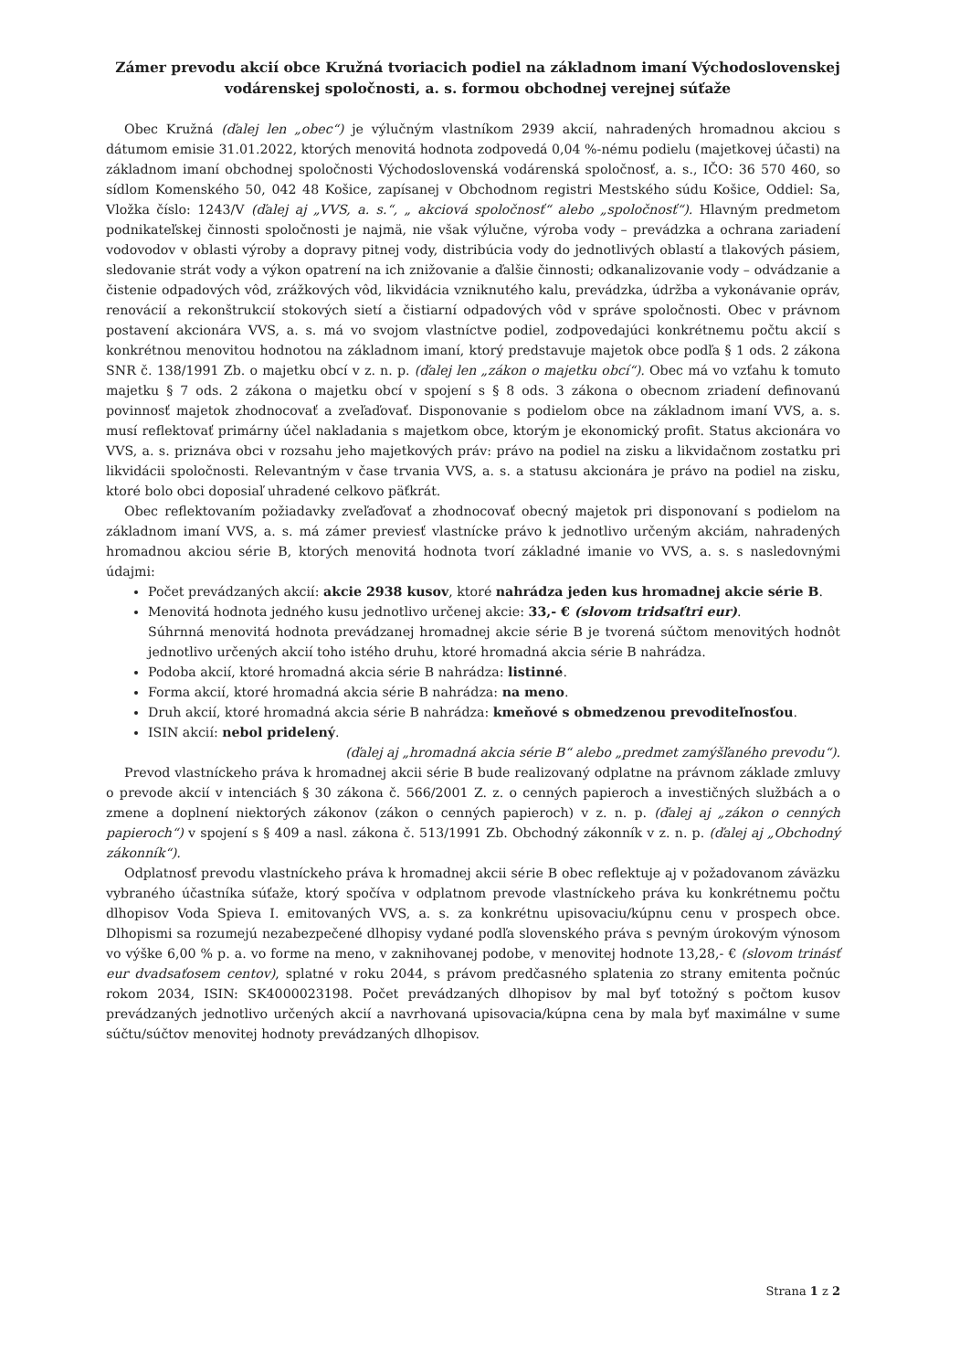Zámer prevodu akcií obce Kružná tvoriacich podiel na základnom imaní Východoslovenskej vodárenskej spoločnosti, a. s. formou obchodnej verejnej súťaže
Obec Kružná (ďalej len „obec“) je výlučným vlastníkom 2939 akcií, nahradených hromadnou akciou s dátumom emisie 31.01.2022, ktorých menovitá hodnota zodpovedá 0,04 %-nému podielu (majetkovej účasti) na základnom imaní obchodnej spoločnosti Východoslovenská vodárenská spoločnosť, a. s., IČO: 36 570 460, so sídlom Komenského 50, 042 48 Košice, zapísanej v Obchodnom registri Mestského súdu Košice, Oddiel: Sa, Vložka číslo: 1243/V (ďalej aj „VVS, a. s.“, „ akciová spoločnosť“ alebo „spoločnosť“). Hlavným predmetom podnikateľskej činnosti spoločnosti je najmä, nie však výlučne, výroba vody – prevádzka a ochrana zariadení vodovodov v oblasti výroby a dopravy pitnej vody, distribúcia vody do jednotlivých oblastí a tlakových pásiem, sledovanie strát vody a výkon opatrení na ich znižovanie a ďalšie činnosti; odkanalizovanie vody – odvádzanie a čistenie odpadových vôd, zrážkových vôd, likvidácia vzniknutého kalu, prevádzka, údržba a vykonávanie opráv, renovácií a rekonštrukcií stokových sietí a čistiarní odpadových vôd v správe spoločnosti. Obec v právnom postavení akcionára VVS, a. s. má vo svojom vlastníctve podiel, zodpovedajúci konkrétnemu počtu akcií s konkrétnou menovitou hodnotou na základnom imaní, ktorý predstavuje majetok obce podľa § 1 ods. 2 zákona SNR č. 138/1991 Zb. o majetku obcí v z. n. p. (ďalej len „zákon o majetku obcí“). Obec má vo vzťahu k tomuto majetku § 7 ods. 2 zákona o majetku obcí v spojení s § 8 ods. 3 zákona o obecnom zriadení definovanú povinnosť majetok zhodnocovať a zveľaďovať. Disponovanie s podielom obce na základnom imaní VVS, a. s. musí reflektovať primárny účel nakladania s majetkom obce, ktorým je ekonomický profit. Status akcionára vo VVS, a. s. priznáva obci v rozsahu jeho majetkových práv: právo na podiel na zisku a likvidačnom zostatku pri likvidácii spoločnosti. Relevantným v čase trvania VVS, a. s. a statusu akcionára je právo na podiel na zisku, ktoré bolo obci doposiaľ uhradené celkovo päťkrát.
Obec reflektovaním požiadavky zveľaďovať a zhodnocovať obecný majetok pri disponovaní s podielom na základnom imaní VVS, a. s. má zámer previesť vlastnícke právo k jednotlivo určeným akciám, nahradených hromadnou akciou série B, ktorých menovitá hodnota tvorí základné imanie vo VVS, a. s. s nasledovnými údajmi:
Počet prevádzaných akcií: akcie 2938 kusov, ktoré nahrádza jeden kus hromadnej akcie série B.
Menovitá hodnota jedného kusu jednotlivo určenej akcie: 33,- € (slovom tridsaťtri eur).
Súhrnná menovitá hodnota prevádzanej hromadnej akcie série B je tvorená súčtom menovitých hodnôt jednotlivo určených akcií toho istého druhu, ktoré hromadná akcia série B nahrádza.
Podoba akcií, ktoré hromadná akcia série B nahrádza: listinné.
Forma akcií, ktoré hromadná akcia série B nahrádza: na meno.
Druh akcií, ktoré hromadná akcia série B nahrádza: kmeňové s obmedzenou prevoditeľnosťou.
ISIN akcií: nebol pridelený.
(ďalej aj „hromadná akcia série B“ alebo „predmet zamýšľaného prevodu“).
Prevod vlastníckeho práva k hromadnej akcii série B bude realizovaný odplatne na právnom základe zmluvy o prevode akcií v intenciách § 30 zákona č. 566/2001 Z. z. o cenných papieroch a investičných službách a o zmene a doplnení niektorých zákonov (zákon o cenných papieroch) v z. n. p. (ďalej aj „zákon o cenných papieroch“) v spojení s § 409 a nasl. zákona č. 513/1991 Zb. Obchodný zákonník v z. n. p. (ďalej aj „Obchodný zákonník“).
Odplatnosť prevodu vlastníckeho práva k hromadnej akcii série B obec reflektuje aj v požadovanom záväzku vybraného účastníka súťaže, ktorý spočíva v odplatnom prevode vlastníckeho práva ku konkrétnemu počtu dlhopisov Voda Spieva I. emitovaných VVS, a. s. za konkrétnu upisovaciu/kúpnu cenu v prospech obce. Dlhopismi sa rozumejú nezabezpečené dlhopisy vydané podľa slovenského práva s pevným úrokovým výnosom vo výške 6,00 % p. a. vo forme na meno, v zaknihovanej podobe, v menovitej hodnote 13,28,- € (slovom trinásť eur dvadsaťosem centov), splatné v roku 2044, s právom predčasného splatenia zo strany emitenta počnúc rokom 2034, ISIN: SK4000023198. Počet prevádzaných dlhopisov by mal byť totožný s počtom kusov prevádzaných jednotlivo určených akcií a navrhovaná upisovacia/kúpna cena by mala byť maximálne v sume súčtu/súčtov menovitej hodnoty prevádzaných dlhopisov.
Strana 1 z 2